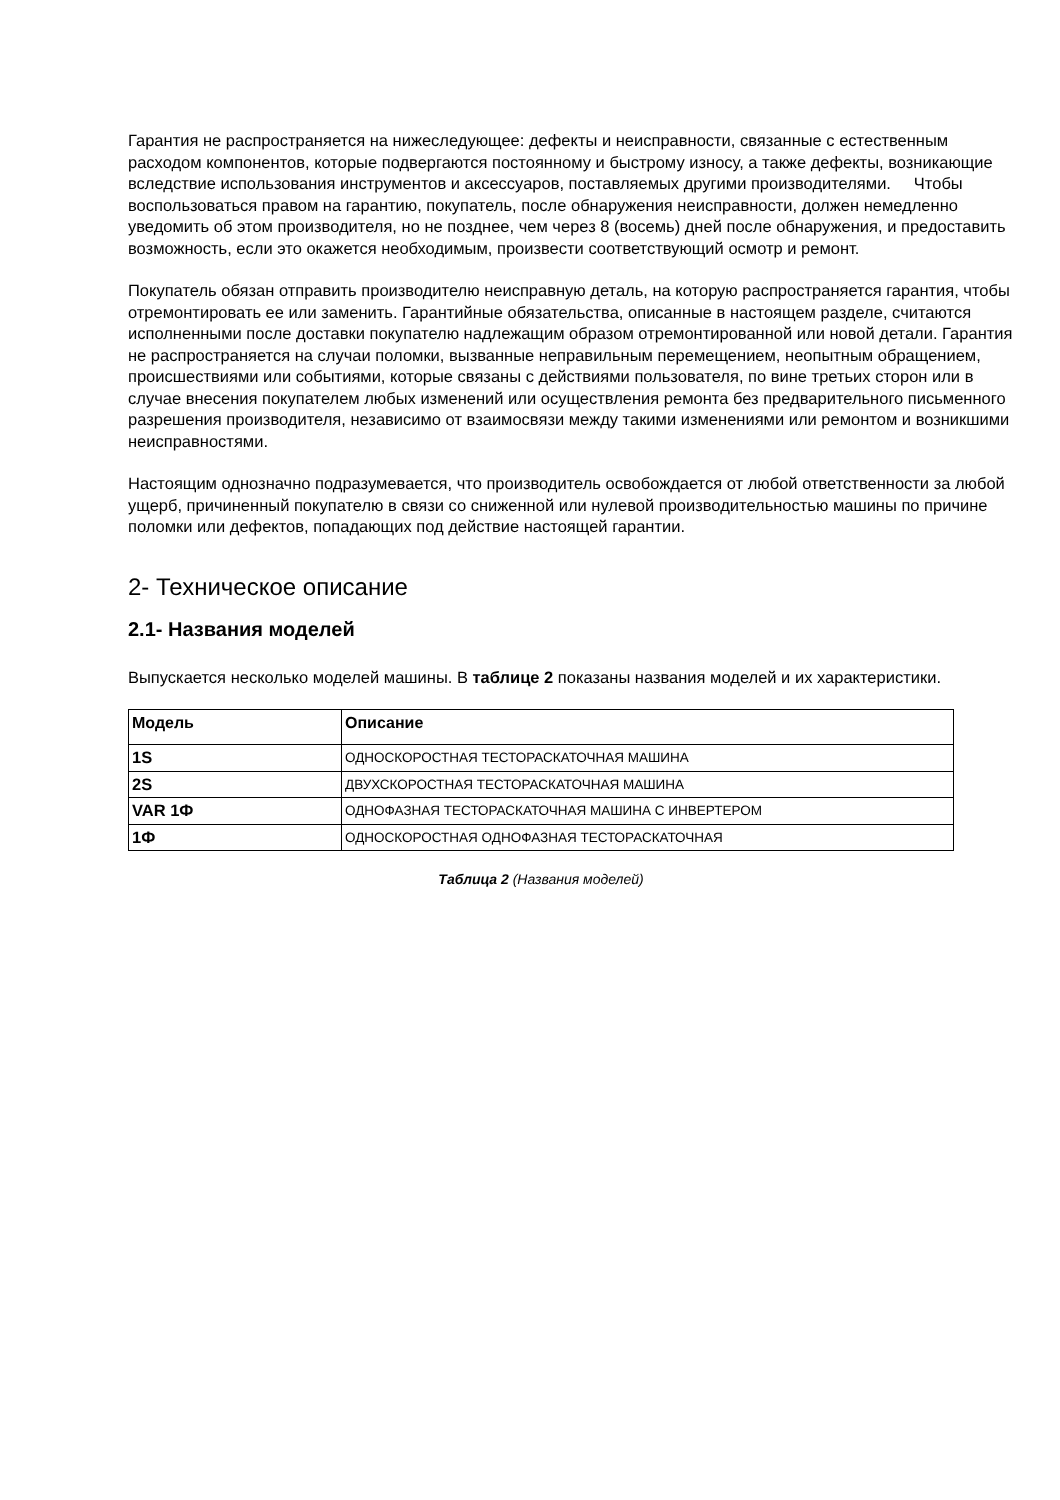Гарантия не распространяется на нижеследующее: дефекты и неисправности, связанные с естественным расходом компонентов, которые подвергаются постоянному и быстрому износу, а также дефекты, возникающие вследствие использования инструментов и аксессуаров, поставляемых другими производителями. Чтобы воспользоваться правом на гарантию, покупатель, после обнаружения неисправности, должен немедленно уведомить об этом производителя, но не позднее, чем через 8 (восемь) дней после обнаружения, и предоставить возможность, если это окажется необходимым, произвести соответствующий осмотр и ремонт.
Покупатель обязан отправить производителю неисправную деталь, на которую распространяется гарантия, чтобы отремонтировать ее или заменить. Гарантийные обязательства, описанные в настоящем разделе, считаются исполненными после доставки покупателю надлежащим образом отремонтированной или новой детали. Гарантия не распространяется на случаи поломки, вызванные неправильным перемещением, неопытным обращением, происшествиями или событиями, которые связаны с действиями пользователя, по вине третьих сторон или в случае внесения покупателем любых изменений или осуществления ремонта без предварительного письменного разрешения производителя, независимо от взаимосвязи между такими изменениями или ремонтом и возникшими неисправностями.
Настоящим однозначно подразумевается, что производитель освобождается от любой ответственности за любой ущерб, причиненный покупателю в связи со сниженной или нулевой производительностью машины по причине поломки или дефектов, попадающих под действие настоящей гарантии.
2- Техническое описание
2.1- Названия моделей
Выпускается несколько моделей машины. В таблице 2 показаны названия моделей и их характеристики.
| Модель | Описание |
| --- | --- |
| 1S | ОДНОСКОРОСТНАЯ ТЕСТОРАСКАТОЧНАЯ МАШИНА |
| 2S | ДВУХСКОРОСТНАЯ ТЕСТОРАСКАТОЧНАЯ МАШИНА |
| VAR 1Ф | ОДНОФАЗНАЯ ТЕСТОРАСКАТОЧНАЯ МАШИНА С ИНВЕРТЕРОМ |
| 1Ф | ОДНОСКОРОСТНАЯ ОДНОФАЗНАЯ ТЕСТОРАСКАТОЧНАЯ |
Таблица 2 (Названия моделей)